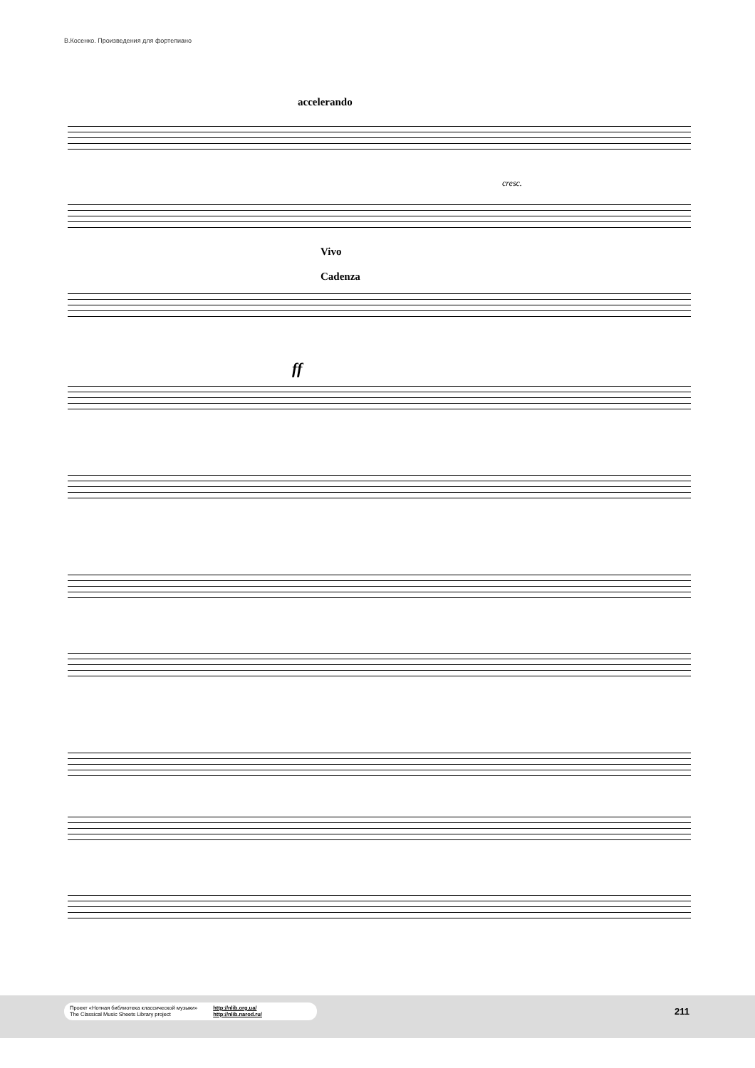В.Косенко. Произведения для фортепиано
accelerando
Vivo
Cadenza
cresc.
ff
Проект «Нотная библиотека классической музыки»
The Classical Music Sheets Library project
http://nlib.org.ua/
http://nlib.narod.ru/
211